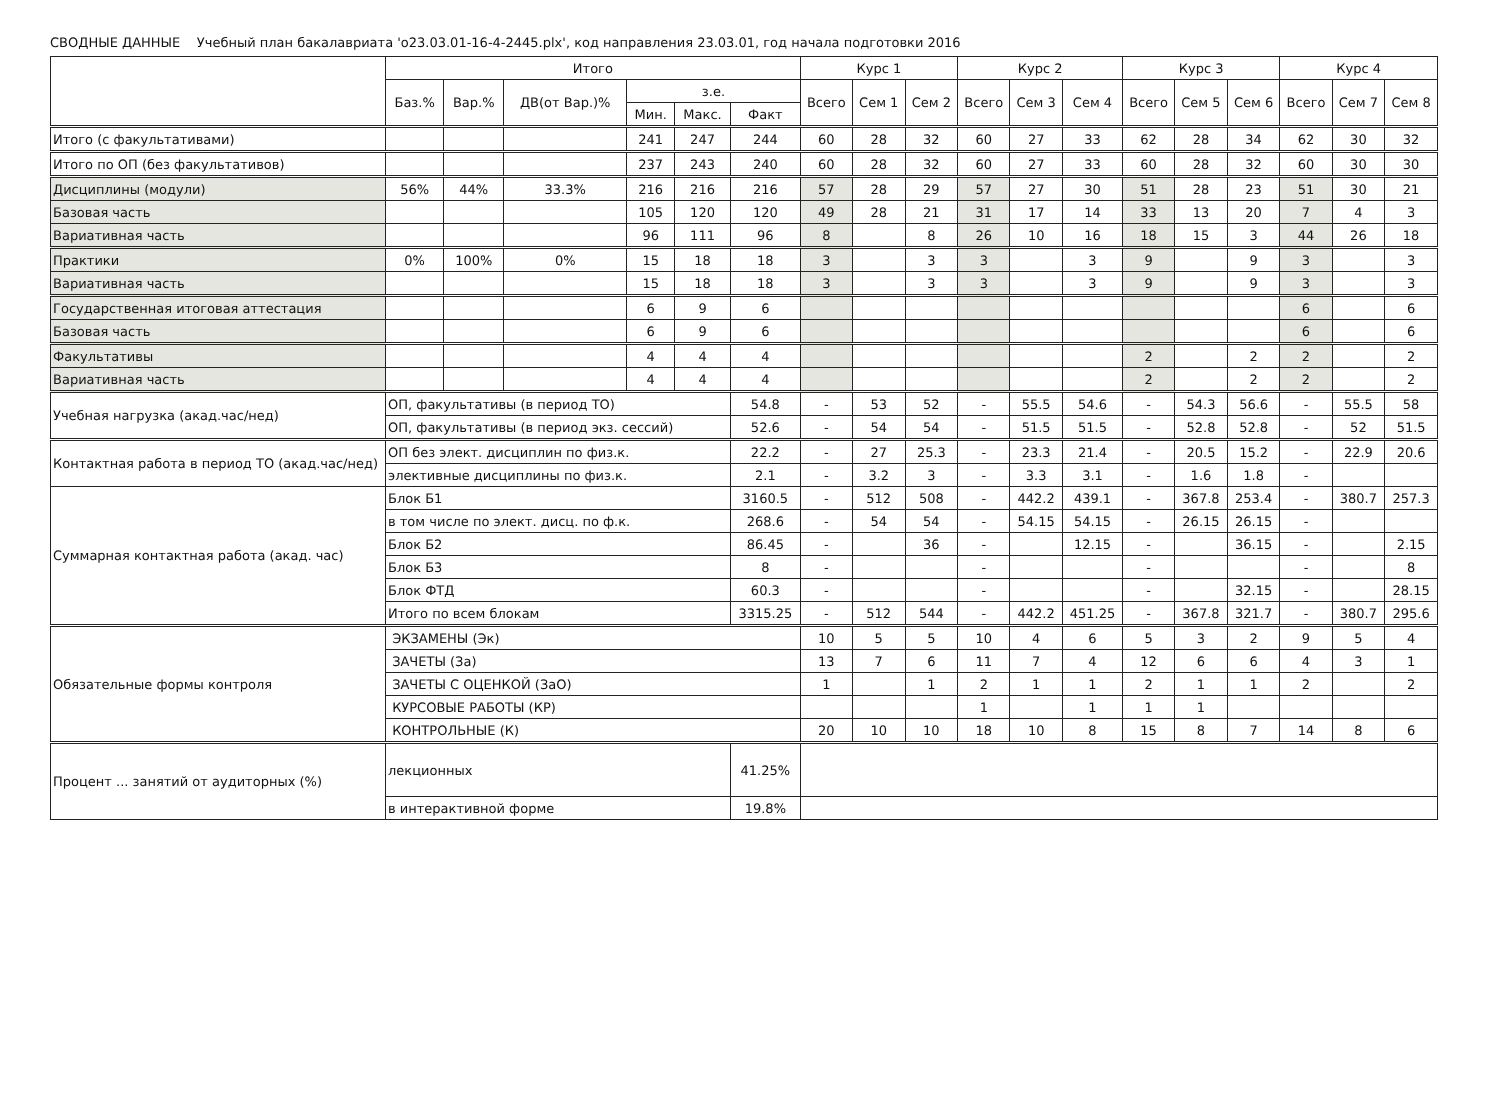СВОДНЫЕ ДАННЫЕ Учебный план бакалавриата 'о23.03.01-16-4-2445.plx', код направления 23.03.01, год начала подготовки 2016
| | Итого | | | | | | Курс 1 | | | Курс 2 | | | Курс 3 | | | Курс 4 | | |
| --- | --- | --- | --- | --- | --- | --- | --- | --- | --- | --- | --- | --- | --- | --- | --- | --- | --- | --- |
| | Баз.% | Вар.% | ДВ(от Вар.)% | з.е. | | | Всего | Сем 1 | Сем 2 | Всего | Сем 3 | Сем 4 | Всего | Сем 5 | Сем 6 | Всего | Сем 7 | Сем 8 |
| | | | | Мин. | Макс. | Факт | | | | | | | | | | | | |
| Итого (с факультативами) | | | | 241 | 247 | 244 | 60 | 28 | 32 | 60 | 27 | 33 | 62 | 28 | 34 | 62 | 30 | 32 |
| Итого по ОП (без факультативов) | | | | 237 | 243 | 240 | 60 | 28 | 32 | 60 | 27 | 33 | 60 | 28 | 32 | 60 | 30 | 30 |
| Дисциплины (модули) | 56% | 44% | 33.3% | 216 | 216 | 216 | 57 | 28 | 29 | 57 | 27 | 30 | 51 | 28 | 23 | 51 | 30 | 21 |
| Базовая часть | | | | 105 | 120 | 120 | 49 | 28 | 21 | 31 | 17 | 14 | 33 | 13 | 20 | 7 | 4 | 3 |
| Вариативная часть | | | | 96 | 111 | 96 | 8 | | 8 | 26 | 10 | 16 | 18 | 15 | 3 | 44 | 26 | 18 |
| Практики | 0% | 100% | 0% | 15 | 18 | 18 | 3 | | 3 | 3 | | 3 | 9 | | 9 | 3 | | 3 |
| Вариативная часть | | | | 15 | 18 | 18 | 3 | | 3 | 3 | | 3 | 9 | | 9 | 3 | | 3 |
| Государственная итоговая аттестация | | | | 6 | 9 | 6 | | | | | | | | | | 6 | | 6 |
| Базовая часть | | | | 6 | 9 | 6 | | | | | | | | | | 6 | | 6 |
| Факультативы | | | | 4 | 4 | 4 | | | | | | | 2 | | 2 | 2 | | 2 |
| Вариативная часть | | | | 4 | 4 | 4 | | | | | | | 2 | | 2 | 2 | | 2 |
| Учебная нагрузка (акад.час/нед) | ОП, факультативы (в период ТО) | | | | | 54.8 | - | 53 | 52 | - | 55.5 | 54.6 | - | 54.3 | 56.6 | - | 55.5 | 58 |
| | ОП, факультативы (в период экз. сессий) | | | | | 52.6 | - | 54 | 54 | - | 51.5 | 51.5 | - | 52.8 | 52.8 | - | 52 | 51.5 |
| Контактная работа в период ТО (акад.час/нед) | ОП без элект. дисциплин по физ.к. | | | | | 22.2 | - | 27 | 25.3 | - | 23.3 | 21.4 | - | 20.5 | 15.2 | - | 22.9 | 20.6 |
| | элективные дисциплины по физ.к. | | | | | 2.1 | - | 3.2 | 3 | - | 3.3 | 3.1 | - | 1.6 | 1.8 | - | | |
| Суммарная контактная работа (акад. час) | Блок Б1 | | | | | 3160.5 | - | 512 | 508 | - | 442.2 | 439.1 | - | 367.8 | 253.4 | - | 380.7 | 257.3 |
| | в том числе по элект. дисц. по ф.к. | | | | | 268.6 | - | 54 | 54 | - | 54.15 | 54.15 | - | 26.15 | 26.15 | - | | |
| | Блок Б2 | | | | | 86.45 | - | | 36 | - | | 12.15 | - | | 36.15 | - | | 2.15 |
| | Блок Б3 | | | | | 8 | - | | | - | | | - | | | - | | 8 |
| | Блок ФТД | | | | | 60.3 | - | | | - | | | - | | 32.15 | - | | 28.15 |
| | Итого по всем блокам | | | | | 3315.25 | - | 512 | 544 | - | 442.2 | 451.25 | - | 367.8 | 321.7 | - | 380.7 | 295.6 |
| Обязательные формы контроля | ЭКЗАМЕНЫ (Эк) | | | | | | 10 | 5 | 5 | 10 | 4 | 6 | 5 | 3 | 2 | 9 | 5 | 4 |
| | ЗАЧЕТЫ (За) | | | | | | 13 | 7 | 6 | 11 | 7 | 4 | 12 | 6 | 6 | 4 | 3 | 1 |
| | ЗАЧЕТЫ С ОЦЕНКОЙ (ЗаО) | | | | | | 1 | | 1 | 2 | 1 | 1 | 2 | 1 | 1 | 2 | | 2 |
| | КУРСОВЫЕ РАБОТЫ (КР) | | | | | | | | | 1 | | 1 | 1 | 1 | | | | |
| | КОНТРОЛЬНЫЕ (К) | | | | | | 20 | 10 | 10 | 18 | 10 | 8 | 15 | 8 | 7 | 14 | 8 | 6 |
| Процент ... занятий от аудиторных (%) | лекционных | | | | | 41.25% | | | | | | | | | | | | |
| | в интерактивной форме | | | | | 19.8% | | | | | | | | | | | | |